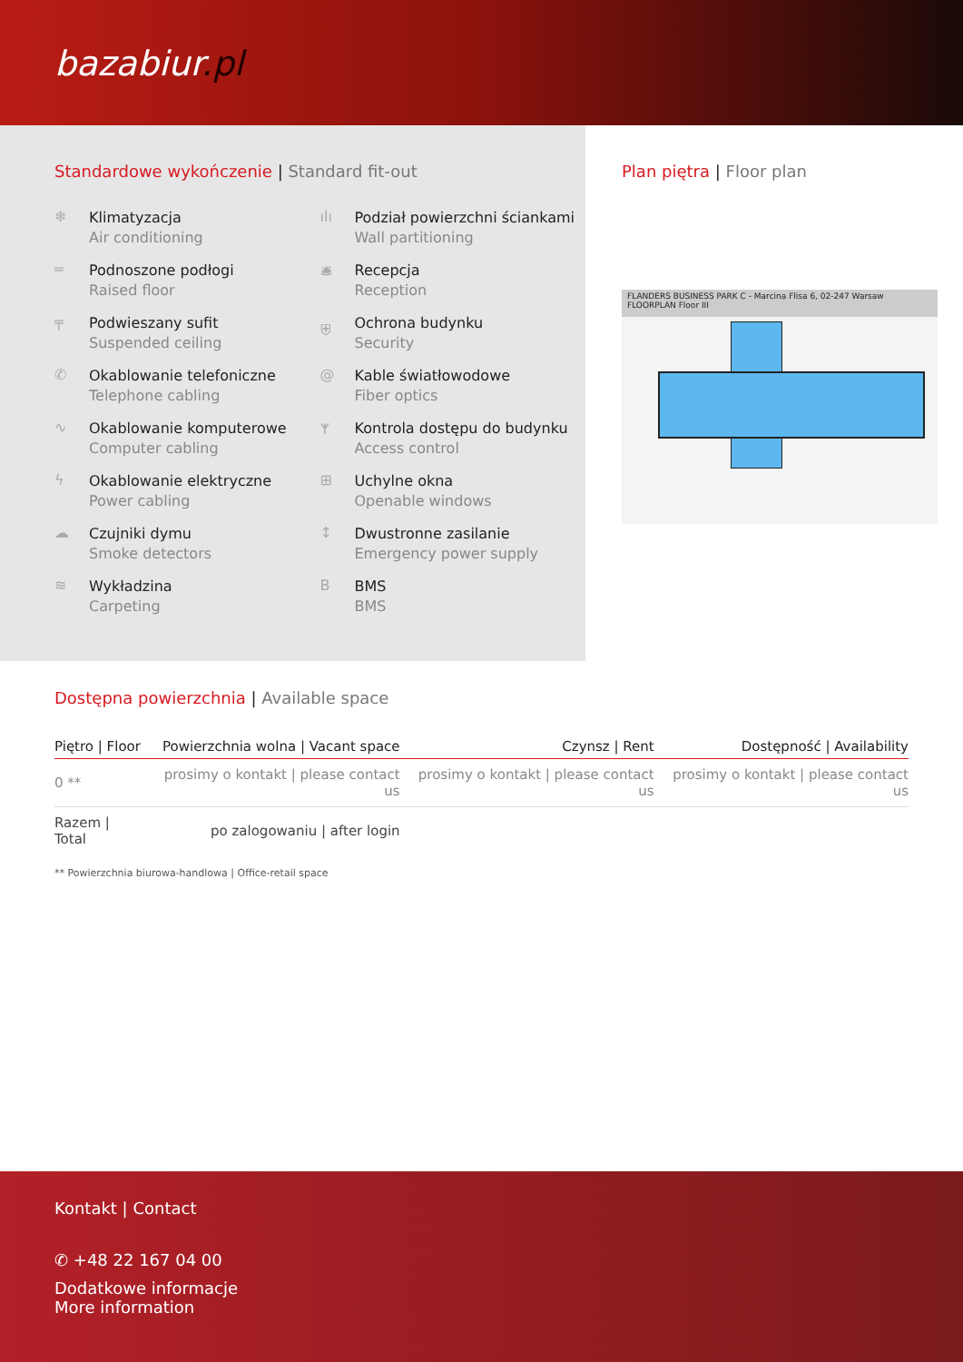bazabiur.pl
Standardowe wykończenie | Standard fit-out
❄
Klimatyzacja
Air conditioning
ılı
Podział powierzchni ściankami
Wall partitioning
═
Podnoszone podłogi
Raised floor
🛎
Recepcja
Reception
╤
Podwieszany sufit
Suspended ceiling
⛨
Ochrona budynku
Security
✆
Okablowanie telefoniczne
Telephone cabling
@
Kable światłowodowe
Fiber optics
∿
Okablowanie komputerowe
Computer cabling
ᛉ
Kontrola dostępu do budynku
Access control
ϟ
Okablowanie elektryczne
Power cabling
⊞
Uchylne okna
Openable windows
☁
Czujniki dymu
Smoke detectors
↕
Dwustronne zasilanie
Emergency power supply
≋
Wykładzina
Carpeting
B
BMS
BMS
Plan piętra | Floor plan
FLANDERS BUSINESS PARK C - Marcina Flisa 6, 02-247 Warsaw
FLOORPLAN Floor III
Dostępna powierzchnia | Available space
| Piętro / Floor | Powierzchnia wolna / Vacant space | Czynsz / Rent | Dostępność / Availability |
| --- | --- | --- | --- |
| 0 ** | prosimy o kontakt / please contact us | prosimy o kontakt / please contact us | prosimy o kontakt / please contact us |
| Razem / Total | po zalogowaniu / after login | | |
** Powierzchnia biurowa-handlowa | Office-retail space
Kontakt | Contact
✆ +48 22 167 04 00
Dodatkowe informacje
More information